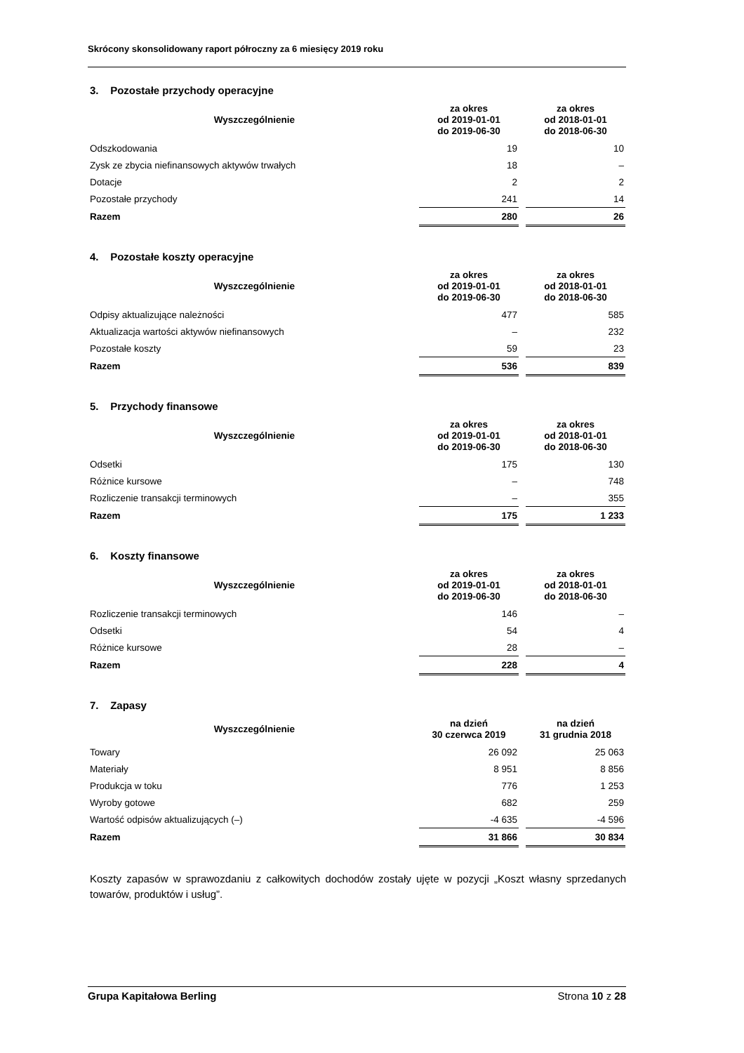Skrócony skonsolidowany raport półroczny za 6 miesięcy 2019 roku
3. Pozostałe przychody operacyjne
| Wyszczególnienie | za okres od 2019-01-01 do 2019-06-30 | | za okres od 2018-01-01 do 2018-06-30 |
| --- | --- | --- | --- |
| Odszkodowania | 19 | | 10 |
| Zysk ze zbycia niefinansowych aktywów trwałych | 18 | | – |
| Dotacje | 2 | | 2 |
| Pozostałe przychody | 241 | | 14 |
| Razem | 280 | | 26 |
4. Pozostałe koszty operacyjne
| Wyszczególnienie | za okres od 2019-01-01 do 2019-06-30 | | za okres od 2018-01-01 do 2018-06-30 |
| --- | --- | --- | --- |
| Odpisy aktualizujące należności | 477 | | 585 |
| Aktualizacja wartości aktywów niefinansowych | – | | 232 |
| Pozostałe koszty | 59 | | 23 |
| Razem | 536 | | 839 |
5. Przychody finansowe
| Wyszczególnienie | za okres od 2019-01-01 do 2019-06-30 | | za okres od 2018-01-01 do 2018-06-30 |
| --- | --- | --- | --- |
| Odsetki | 175 | | 130 |
| Różnice kursowe | – | | 748 |
| Rozliczenie transakcji terminowych | – | | 355 |
| Razem | 175 | | 1 233 |
6. Koszty finansowe
| Wyszczególnienie | za okres od 2019-01-01 do 2019-06-30 | | za okres od 2018-01-01 do 2018-06-30 |
| --- | --- | --- | --- |
| Rozliczenie transakcji terminowych | 146 | | – |
| Odsetki | 54 | | 4 |
| Różnice kursowe | 28 | | – |
| Razem | 228 | | 4 |
7. Zapasy
| Wyszczególnienie | na dzień 30 czerwca 2019 | | na dzień 31 grudnia 2018 |
| --- | --- | --- | --- |
| Towary | 26 092 | | 25 063 |
| Materiały | 8 951 | | 8 856 |
| Produkcja w toku | 776 | | 1 253 |
| Wyroby gotowe | 682 | | 259 |
| Wartość odpisów aktualizujących (–) | -4 635 | | -4 596 |
| Razem | 31 866 | | 30 834 |
Koszty zapasów w sprawozdaniu z całkowitych dochodów zostały ujęte w pozycji „Koszt własny sprzedanych towarów, produktów i usług”.
Grupa Kapitałowa Berling Strona 10 z 28